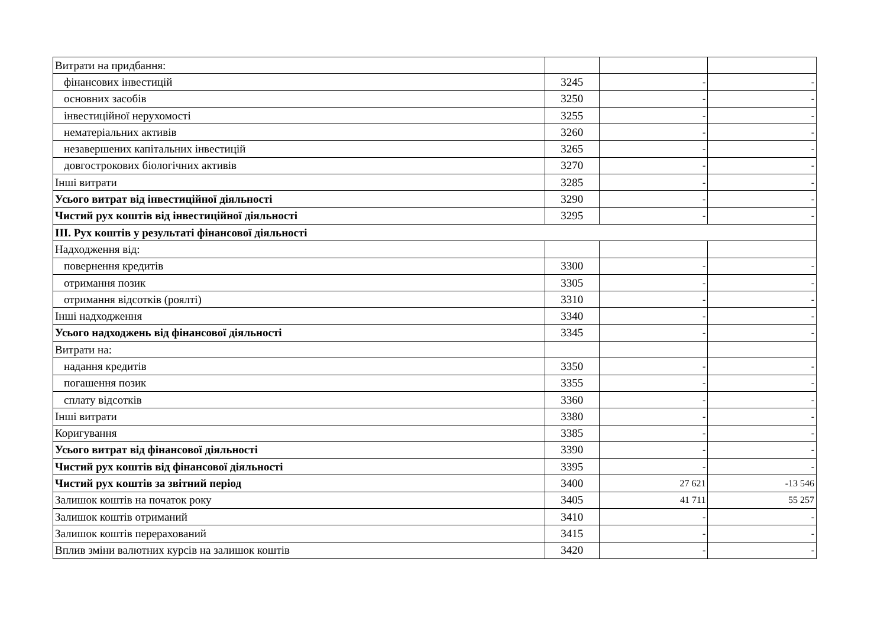| Витрати на придбання: | | | |
| фінансових інвестицій | 3245 | - | - |
| основних засобів | 3250 | - | - |
| інвестиційної нерухомості | 3255 | - | - |
| нематеріальних активів | 3260 | - | - |
| незавершених капітальних інвестицій | 3265 | - | - |
| довгострокових біологічних активів | 3270 | - | - |
| Інші витрати | 3285 | - | - |
| Усього витрат від інвестиційної діяльності | 3290 | - | - |
| Чистий рух коштів від інвестиційної діяльності | 3295 | - | - |
| ІІІ. Рух коштів у результаті фінансової діяльності | | | |
| Надходження від: | | | |
| повернення кредитів | 3300 | - | - |
| отримання позик | 3305 | - | - |
| отримання відсотків (роялті) | 3310 | - | - |
| Інші надходження | 3340 | - | - |
| Усього надходжень від фінансової діяльності | 3345 | - | - |
| Витрати на: | | | |
| надання кредитів | 3350 | - | - |
| погашення позик | 3355 | - | - |
| сплату відсотків | 3360 | - | - |
| Інші витрати | 3380 | - | - |
| Коригування | 3385 | - | - |
| Усього витрат від фінансової діяльності | 3390 | - | - |
| Чистий рух коштів від фінансової діяльності | 3395 | - | - |
| Чистий рух коштів за звітний період | 3400 | 27 621 | -13 546 |
| Залишок коштів на початок року | 3405 | 41 711 | 55 257 |
| Залишок коштів отриманий | 3410 | - | - |
| Залишок коштів перерахований | 3415 | - | - |
| Вплив зміни валютних курсів на залишок коштів | 3420 | - | - |